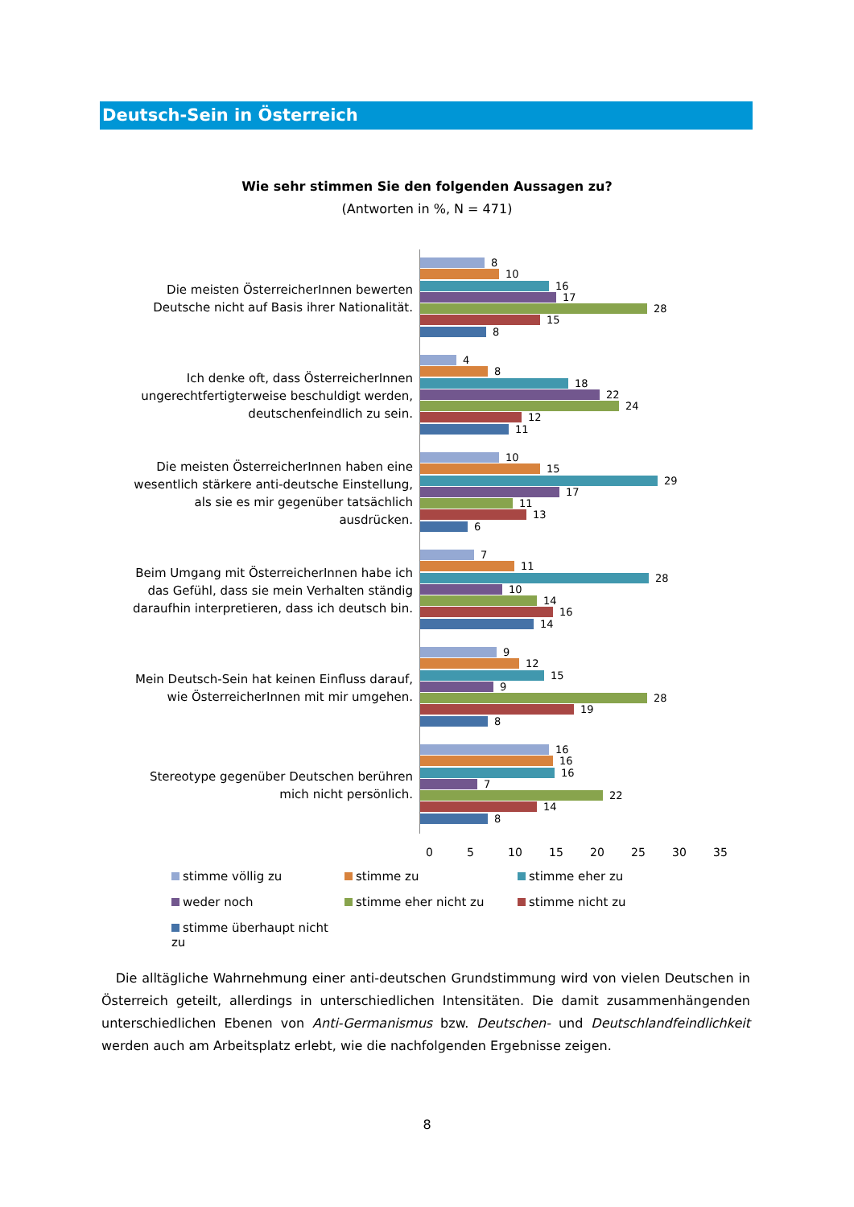Deutsch-Sein in Österreich
Wie sehr stimmen Sie den folgenden Aussagen zu?
(Antworten in %, N = 471)
Die meisten ÖsterreicherInnen bewerten Deutsche nicht auf Basis ihrer Nationalität.
8
10
16
17
28
15
8
Ich denke oft, dass ÖsterreicherInnen ungerechtfertigterweise beschuldigt werden, deutschenfeindlich zu sein.
4
8
18
22
24
12
11
Die meisten ÖsterreicherInnen haben eine wesentlich stärkere anti-deutsche Einstellung, als sie es mir gegenüber tatsächlich ausdrücken.
10
15
29
17
11
13
6
Beim Umgang mit ÖsterreicherInnen habe ich das Gefühl, dass sie mein Verhalten ständig daraufhin interpretieren, dass ich deutsch bin.
7
11
28
10
14
16
14
Mein Deutsch-Sein hat keinen Einfluss darauf, wie ÖsterreicherInnen mit mir umgehen.
9
12
15
9
28
19
8
Stereotype gegenüber Deutschen berühren mich nicht persönlich.
16
16
16
7
22
14
8
0 5 10 15 20 25 30 35
stimme völlig zu
stimme zu
stimme eher zu
weder noch
stimme eher nicht zu
stimme nicht zu
stimme überhaupt nicht zu
Die alltägliche Wahrnehmung einer anti-deutschen Grundstimmung wird von vielen Deutschen in Österreich geteilt, allerdings in unterschiedlichen Intensitäten. Die damit zusammenhängenden unterschiedlichen Ebenen von Anti-Germanismus bzw. Deutschen- und Deutschlandfeindlichkeit werden auch am Arbeitsplatz erlebt, wie die nachfolgenden Ergebnisse zeigen.
8